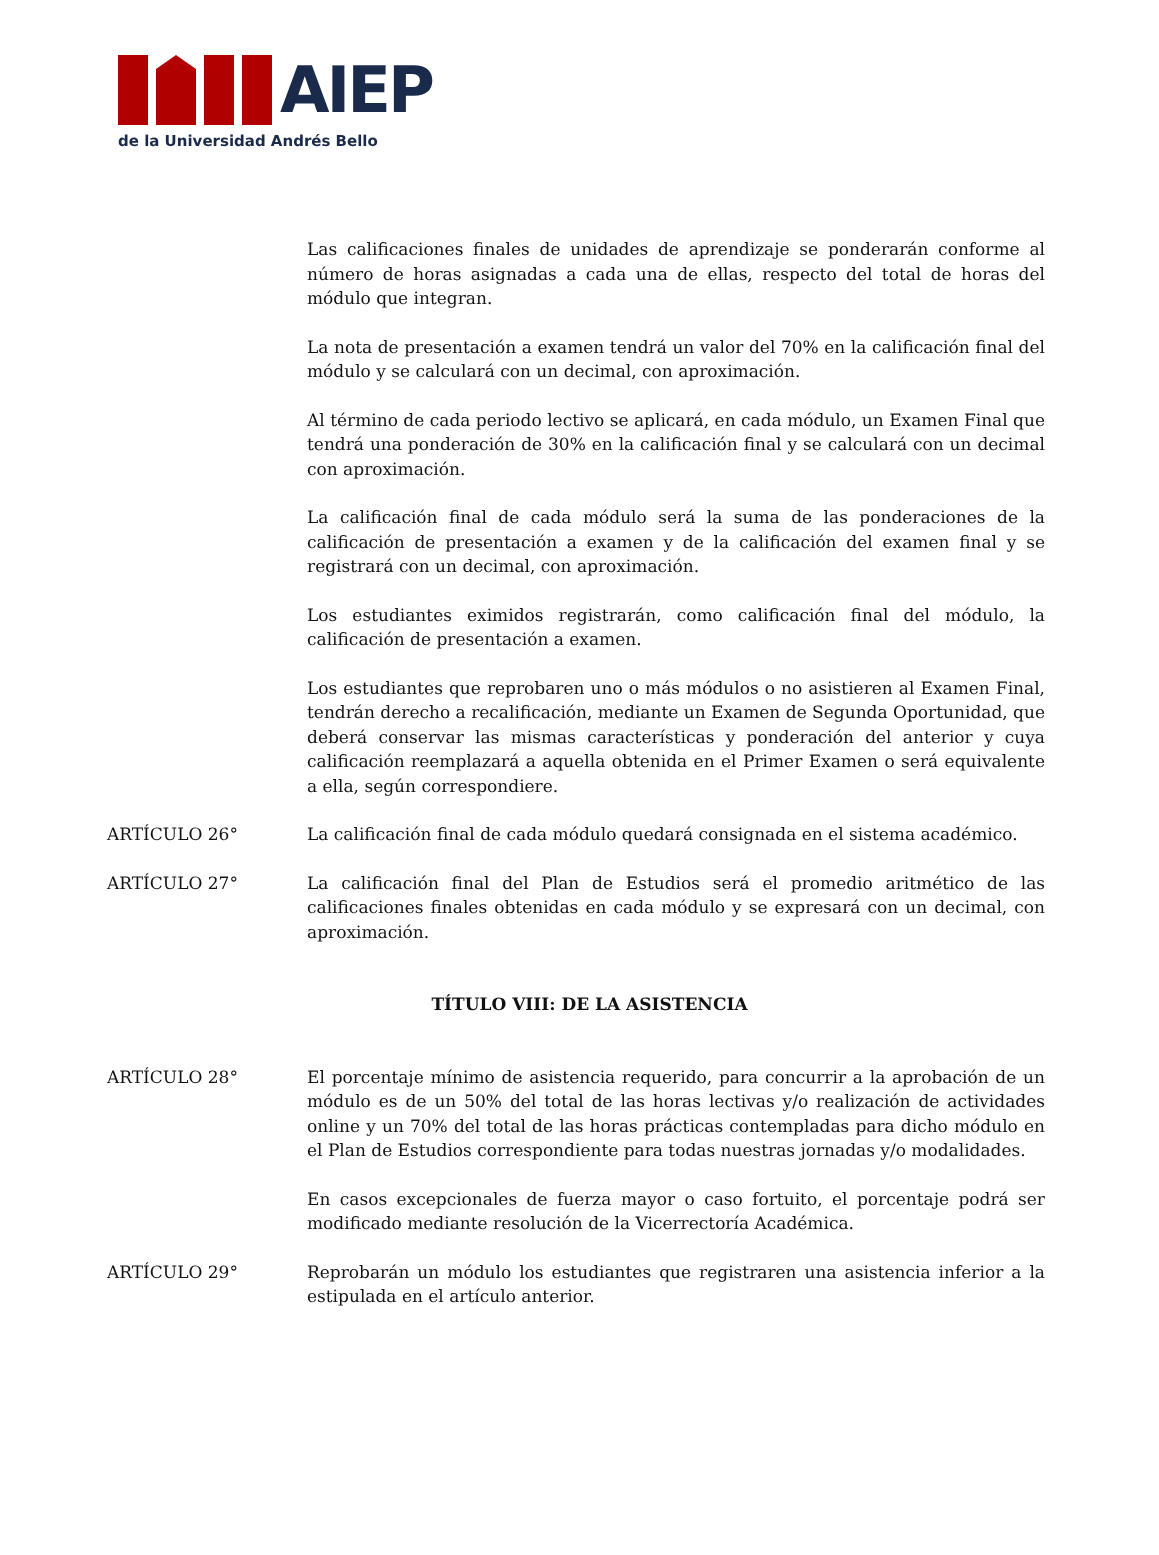AIEP
de la Universidad Andrés Bello
Las calificaciones finales de unidades de aprendizaje se ponderarán conforme al número de horas asignadas a cada una de ellas, respecto del total de horas del módulo que integran.
La nota de presentación a examen tendrá un valor del 70% en la calificación final del módulo y se calculará con un decimal, con aproximación.
Al término de cada periodo lectivo se aplicará, en cada módulo, un Examen Final que tendrá una ponderación de 30% en la calificación final y se calculará con un decimal con aproximación.
La calificación final de cada módulo será la suma de las ponderaciones de la calificación de presentación a examen y de la calificación del examen final y se registrará con un decimal, con aproximación.
Los estudiantes eximidos registrarán, como calificación final del módulo, la calificación de presentación a examen.
Los estudiantes que reprobaren uno o más módulos o no asistieren al Examen Final, tendrán derecho a recalificación, mediante un Examen de Segunda Oportunidad, que deberá conservar las mismas características y ponderación del anterior y cuya calificación reemplazará a aquella obtenida en el Primer Examen o será equivalente a ella, según correspondiere.
ARTÍCULO 26° La calificación final de cada módulo quedará consignada en el sistema académico.
ARTÍCULO 27° La calificación final del Plan de Estudios será el promedio aritmético de las calificaciones finales obtenidas en cada módulo y se expresará con un decimal, con aproximación.
TÍTULO VIII: DE LA ASISTENCIA
ARTÍCULO 28° El porcentaje mínimo de asistencia requerido, para concurrir a la aprobación de un módulo es de un 50% del total de las horas lectivas y/o realización de actividades online y un 70% del total de las horas prácticas contempladas para dicho módulo en el Plan de Estudios correspondiente para todas nuestras jornadas y/o modalidades.
En casos excepcionales de fuerza mayor o caso fortuito, el porcentaje podrá ser modificado mediante resolución de la Vicerrectoría Académica.
ARTÍCULO 29° Reprobarán un módulo los estudiantes que registraren una asistencia inferior a la estipulada en el artículo anterior.